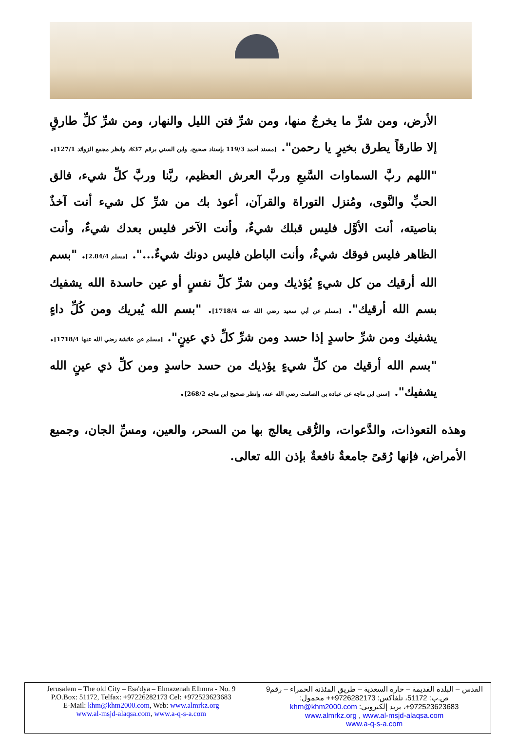الأرض، ومن شرِّ ما يخرجُ منها، ومن شرِّ فتن الليل والنهار، ومن شرِّ كلِّ طارقٍ إلا طارقاً يطرق بخيرٍ يا رحمن". [مسند أحمد 119/3 بإسناد صحيح، وابن السني برقم 637، وانظر مجمع الزوائد 127/1]. "اللهم ربَّ السماوات السَّبعِ وربَّ العرش العظيم، ربَّنا وربَّ كلِّ شيء، فالق الحبِّ والنَّوى، ومُنزل التوراة والقرآن، أعوذ بك من شرِّ كل شيء أنت آخذٌ بناصيته، أنت الأوَّل فليس قبلك شيءٌ، وأنت الآخر فليس بعدك شيءٌ، وأنت الظاهر فليس فوقك شيءٌ، وأنت الباطن فليس دونك شيءٌ...". [مسلم 2.84/4]. "بسم الله أرقيك من كل شيءٍ يُؤذيك ومن شرِّ كلِّ نفسٍ أو عين حاسدة الله يشفيك بسم الله أرقيك". [مسلم عن أبي سعيد رضي الله عنه 1718/4]. "بسم الله يُبريك ومن كُلِّ داءٍ يشفيك ومن شرِّ حاسدٍ إذا حسد ومن شرِّ كلِّ ذي عينٍ". [مسلم عن عائشة رضي الله عنها 1718/4]. "بسم الله أرقيك من كلِّ شيءٍ يؤذيك من حسد حاسدٍ ومن كلِّ ذي عينٍ الله يشفيك". [سنن ابن ماجه عن عبادة بن الصامت رضي الله عنه، وانظر صحيح ابن ماجه 268/2].
وهذه التعوذات، والدَّعوات، والرُّقى يعالج بها من السحر، والعين، ومسِّ الجان، وجميع الأمراض، فإنها رُقىً جامعةٌ نافعةٌ بإذن الله تعالى.
| Jerusalem – The old City – Esa'dya – Elmazenah Elhmra - No. 9 P.O.Box: 51172, Telfax: +97226282173 Cel: +972523623683 E-Mail: khm@khm2000.com , Web: www.almrkz.org www.al-msjd-alaqsa.com , www.a-q-s-a.com | القدس – البلدة القديمة – حارة السعدية – طريق المئذنة الحمراء – رقم9 ص.ب: 51172، تلفاكس: 9726282173++ محمول: 972523623683+، بريد إلكتروني: khm@khm2000.com www.almrkz.org , www.al-msjd-alaqsa.com www.a-q-s-a.com |